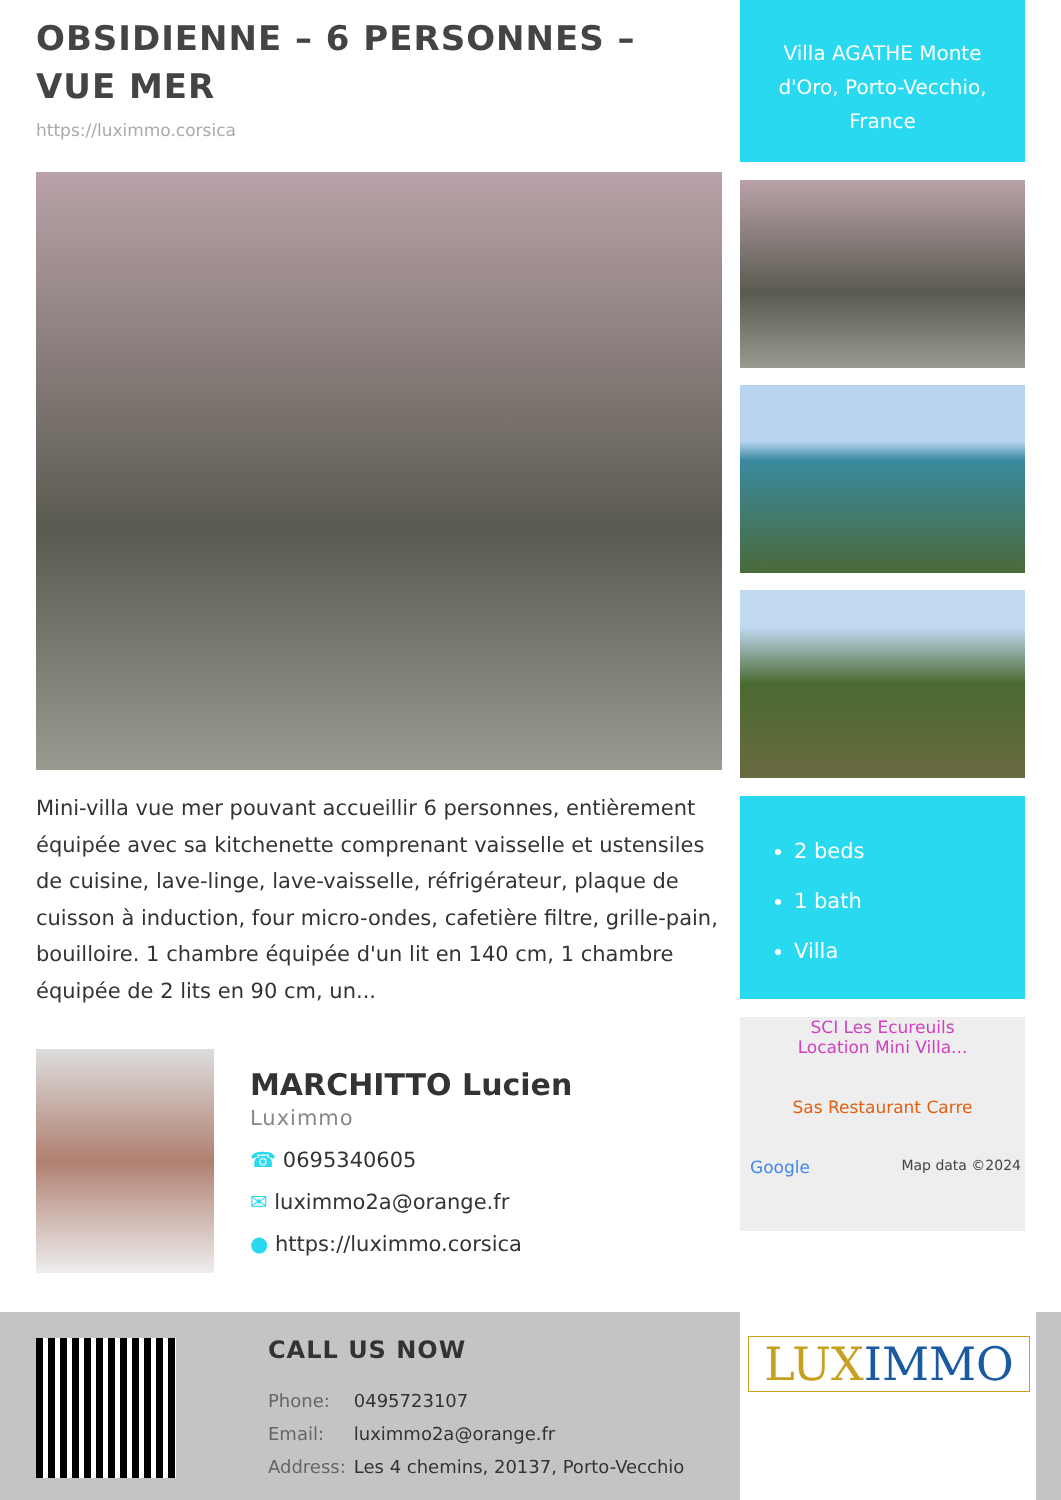OBSIDIENNE – 6 PERSONNES – VUE MER
https://luximmo.corsica
Mini-villa vue mer pouvant accueillir 6 personnes, entièrement équipée avec sa kitchenette comprenant vaisselle et ustensiles de cuisine, lave-linge, lave-vaisselle, réfrigérateur, plaque de cuisson à induction, four micro-ondes, cafetière filtre, grille-pain, bouilloire. 1 chambre équipée d'un lit en 140 cm, 1 chambre équipée de 2 lits en 90 cm, un...
MARCHITTO Lucien
Luximmo
☎ 0695340605
✉ luximmo2a@orange.fr
● https://luximmo.corsica
Villa AGATHE Monte d'Oro, Porto-Vecchio, France
2 beds
1 bath
Villa
SCI Les Ecureuils
Location Mini Villa...
Sas Restaurant Carre
Google Map data ©2024
CALL US NOW
| Phone: | 0495723107 |
| Email: | luximmo2a@orange.fr |
| Address: | Les 4 chemins, 20137, Porto-Vecchio |
LUX IMMO